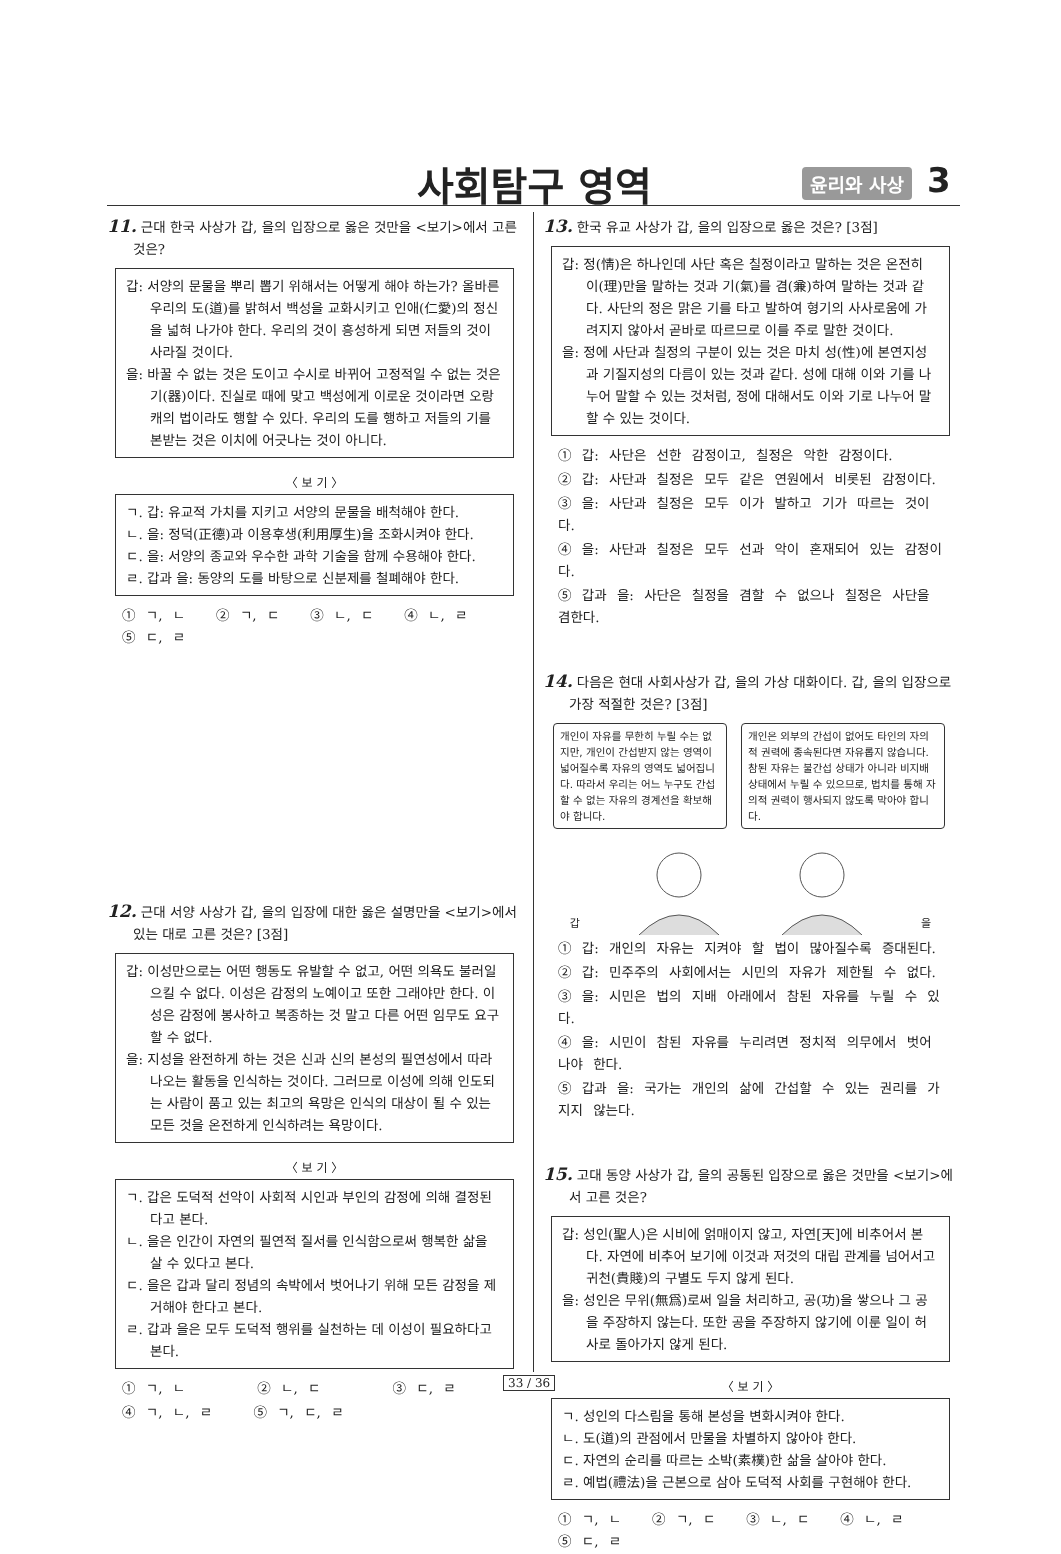사회탐구 영역 윤리와 사상 3
11. 근대 한국 사상가 갑, 을의 입장으로 옳은 것만을 <보기>에서 고른 것은?
갑: 서양의 문물을 뿌리 뽑기 위해서는 어떻게 해야 하는가? 올바른 우리의 도(道)를 밝혀서 백성을 교화시키고 인애(仁愛)의 정신을 넓혀 나가야 한다. 우리의 것이 흥성하게 되면 저들의 것이 사라질 것이다.
을: 바꿀 수 없는 것은 도이고 수시로 바뀌어 고정적일 수 없는 것은 기(器)이다. 진실로 때에 맞고 백성에게 이로운 것이라면 오랑캐의 법이라도 행할 수 있다. 우리의 도를 행하고 저들의 기를 본받는 것은 이치에 어긋나는 것이 아니다.
〈 보 기 〉
ㄱ. 갑: 유교적 가치를 지키고 서양의 문물을 배척해야 한다.
ㄴ. 을: 정덕(正德)과 이용후생(利用厚生)을 조화시켜야 한다.
ㄷ. 을: 서양의 종교와 우수한 과학 기술을 함께 수용해야 한다.
ㄹ. 갑과 을: 동양의 도를 바탕으로 신분제를 철폐해야 한다.
① ㄱ, ㄴ ② ㄱ, ㄷ ③ ㄴ, ㄷ ④ ㄴ, ㄹ ⑤ ㄷ, ㄹ
12. 근대 서양 사상가 갑, 을의 입장에 대한 옳은 설명만을 <보기>에서 있는 대로 고른 것은? [3점]
갑: 이성만으로는 어떤 행동도 유발할 수 없고, 어떤 의욕도 불러일으킬 수 없다. 이성은 감정의 노예이고 또한 그래야만 한다. 이성은 감정에 봉사하고 복종하는 것 말고 다른 어떤 임무도 요구할 수 없다.
을: 지성을 완전하게 하는 것은 신과 신의 본성의 필연성에서 따라 나오는 활동을 인식하는 것이다. 그러므로 이성에 의해 인도되는 사람이 품고 있는 최고의 욕망은 인식의 대상이 될 수 있는 모든 것을 온전하게 인식하려는 욕망이다.
〈 보 기 〉
ㄱ. 갑은 도덕적 선악이 사회적 시인과 부인의 감정에 의해 결정된다고 본다.
ㄴ. 을은 인간이 자연의 필연적 질서를 인식함으로써 행복한 삶을 살 수 있다고 본다.
ㄷ. 을은 갑과 달리 정념의 속박에서 벗어나기 위해 모든 감정을 제거해야 한다고 본다.
ㄹ. 갑과 을은 모두 도덕적 행위를 실천하는 데 이성이 필요하다고 본다.
① ㄱ, ㄴ ② ㄴ, ㄷ ③ ㄷ, ㄹ
④ ㄱ, ㄴ, ㄹ ⑤ ㄱ, ㄷ, ㄹ
13. 한국 유교 사상가 갑, 을의 입장으로 옳은 것은? [3점]
갑: 정(情)은 하나인데 사단 혹은 칠정이라고 말하는 것은 온전히 이(理)만을 말하는 것과 기(氣)를 겸(兼)하여 말하는 것과 같다. 사단의 정은 맑은 기를 타고 발하여 형기의 사사로움에 가려지지 않아서 곧바로 따르므로 이를 주로 말한 것이다.
을: 정에 사단과 칠정의 구분이 있는 것은 마치 성(性)에 본연지성과 기질지성의 다름이 있는 것과 같다. 성에 대해 이와 기를 나누어 말할 수 있는 것처럼, 정에 대해서도 이와 기로 나누어 말할 수 있는 것이다.
① 갑: 사단은 선한 감정이고, 칠정은 악한 감정이다.
② 갑: 사단과 칠정은 모두 같은 연원에서 비롯된 감정이다.
③ 을: 사단과 칠정은 모두 이가 발하고 기가 따르는 것이다.
④ 을: 사단과 칠정은 모두 선과 악이 혼재되어 있는 감정이다.
⑤ 갑과 을: 사단은 칠정을 겸할 수 없으나 칠정은 사단을 겸한다.
14. 다음은 현대 사회사상가 갑, 을의 가상 대화이다. 갑, 을의 입장으로 가장 적절한 것은? [3점]
개인이 자유를 무한히 누릴 수는 없지만, 개인이 간섭받지 않는 영역이 넓어질수록 자유의 영역도 넓어집니다. 따라서 우리는 어느 누구도 간섭할 수 없는 자유의 경계선을 확보해야 합니다.
개인은 외부의 간섭이 없어도 타인의 자의적 권력에 종속된다면 자유롭지 않습니다. 참된 자유는 불간섭 상태가 아니라 비지배 상태에서 누릴 수 있으므로, 법치를 통해 자의적 권력이 행사되지 않도록 막아야 합니다.
갑 을
① 갑: 개인의 자유는 지켜야 할 법이 많아질수록 증대된다.
② 갑: 민주주의 사회에서는 시민의 자유가 제한될 수 없다.
③ 을: 시민은 법의 지배 아래에서 참된 자유를 누릴 수 있다.
④ 을: 시민이 참된 자유를 누리려면 정치적 의무에서 벗어나야 한다.
⑤ 갑과 을: 국가는 개인의 삶에 간섭할 수 있는 권리를 가지지 않는다.
15. 고대 동양 사상가 갑, 을의 공통된 입장으로 옳은 것만을 <보기>에서 고른 것은?
갑: 성인(聖人)은 시비에 얽매이지 않고, 자연[天]에 비추어서 본다. 자연에 비추어 보기에 이것과 저것의 대립 관계를 넘어서고 귀천(貴賤)의 구별도 두지 않게 된다.
을: 성인은 무위(無爲)로써 일을 처리하고, 공(功)을 쌓으나 그 공을 주장하지 않는다. 또한 공을 주장하지 않기에 이룬 일이 허사로 돌아가지 않게 된다.
〈 보 기 〉
ㄱ. 성인의 다스림을 통해 본성을 변화시켜야 한다.
ㄴ. 도(道)의 관점에서 만물을 차별하지 않아야 한다.
ㄷ. 자연의 순리를 따르는 소박(素樸)한 삶을 살아야 한다.
ㄹ. 예법(禮法)을 근본으로 삼아 도덕적 사회를 구현해야 한다.
① ㄱ, ㄴ ② ㄱ, ㄷ ③ ㄴ, ㄷ ④ ㄴ, ㄹ ⑤ ㄷ, ㄹ
33 / 36